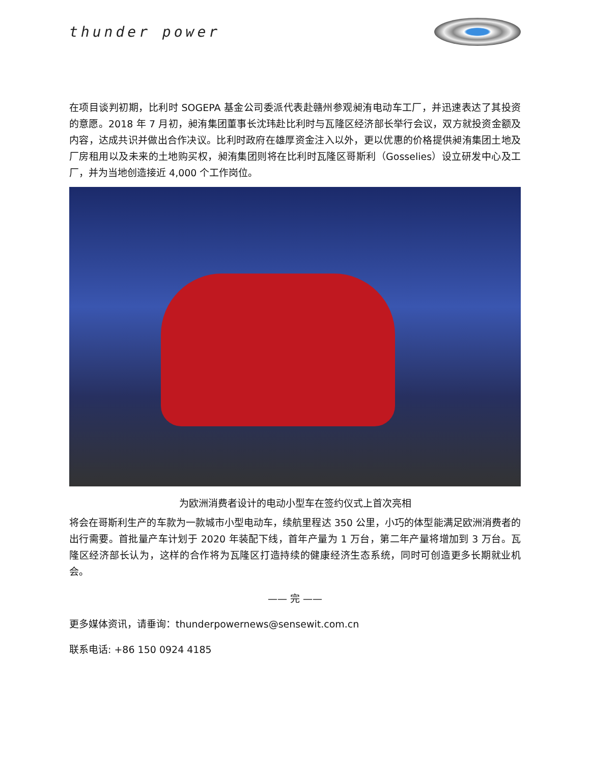thunder power
在项目谈判初期，比利时 SOGEPA 基金公司委派代表赴赣州参观昶洧电动车工厂，并迅速表达了其投资的意愿。2018 年 7 月初，昶洧集团董事长沈玮赴比利时与瓦隆区经济部长举行会议，双方就投资金额及内容，达成共识并做出合作决议。比利时政府在雄厚资金注入以外，更以优惠的价格提供昶洧集团土地及厂房租用以及未来的土地购买权，昶洧集团则将在比利时瓦隆区哥斯利（Gosselies）设立研发中心及工厂，并为当地创造接近 4,000 个工作岗位。
为欧洲消费者设计的电动小型车在签约仪式上首次亮相
将会在哥斯利生产的车款为一款城市小型电动车，续航里程达 350 公里，小巧的体型能满足欧洲消费者的出行需要。首批量产车计划于 2020 年装配下线，首年产量为 1 万台，第二年产量将增加到 3 万台。瓦隆区经济部长认为，这样的合作将为瓦隆区打造持续的健康经济生态系统，同时可创造更多长期就业机会。
—— 完 ——
更多媒体资讯，请垂询：thunderpowernews@sensewit.com.cn
联系电话: +86 150 0924 4185